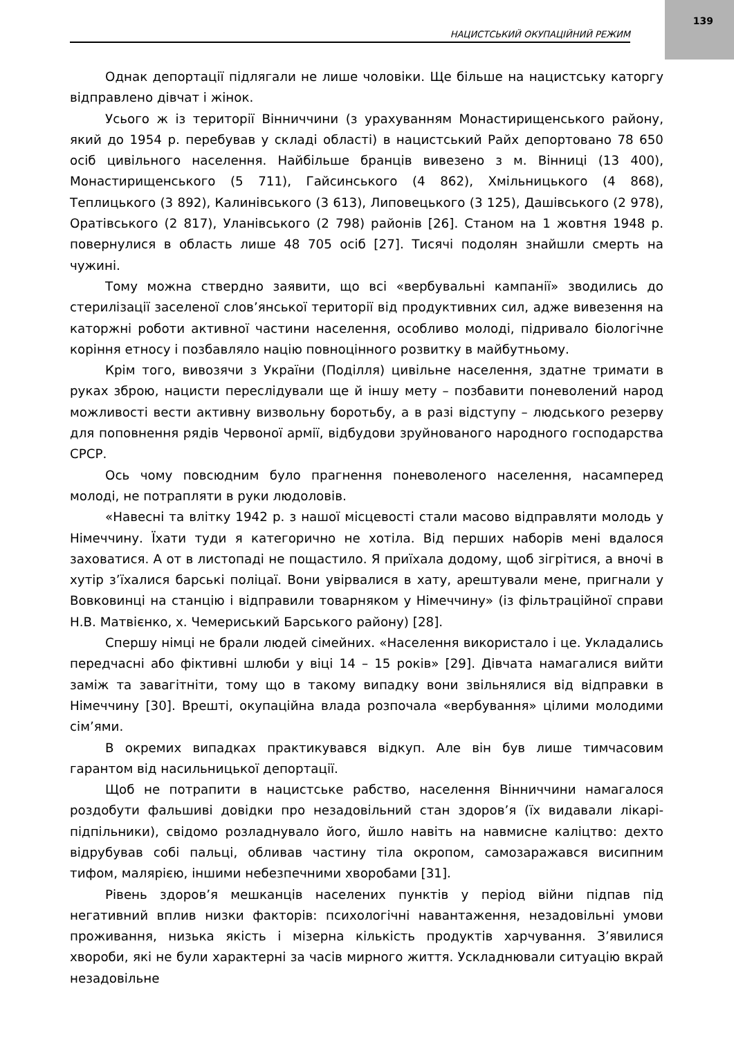139
НАЦИСТСЬКИЙ ОКУПАЦІЙНИЙ РЕЖИМ
Однак депортації підлягали не лише чоловіки. Ще більше на нацистську каторгу відправлено дівчат і жінок.
Усього ж із території Вінниччини (з урахуванням Монастирищенського району, який до 1954 р. перебував у складі області) в нацистський Райх депортовано 78 650 осіб цивільного населення. Найбільше бранців вивезено з м. Вінниці (13 400), Монастирищенського (5 711), Гайсинського (4 862), Хмільницького (4 868), Теплицького (3 892), Калинівського (3 613), Липовецького (3 125), Дашівського (2 978), Оратівського (2 817), Уланівського (2 798) районів [26]. Станом на 1 жовтня 1948 р. повернулися в область лише 48 705 осіб [27]. Тисячі подолян знайшли смерть на чужині.
Тому можна ствердно заявити, що всі «вербувальні кампанії» зводились до стерилізації заселеної слов’янської території від продуктивних сил, адже вивезення на каторжні роботи активної частини населення, особливо молоді, підривало біологічне коріння етносу і позбавляло націю повноцінного розвитку в майбутньому.
Крім того, вивозячи з України (Поділля) цивільне населення, здатне тримати в руках зброю, нацисти переслідували ще й іншу мету – позбавити поневолений народ можливості вести активну визвольну боротьбу, а в разі відступу – людського резерву для поповнення рядів Червоної армії, відбудови зруйнованого народного господарства СРСР.
Ось чому повсюдним було прагнення поневоленого населення, насамперед молоді, не потрапляти в руки людоловів.
«Навесні та влітку 1942 р. з нашої місцевості стали масово відправляти молодь у Німеччину. Їхати туди я категорично не хотіла. Від перших наборів мені вдалося заховатися. А от в листопаді не пощастило. Я приїхала додому, щоб зігрітися, а вночі в хутір з’їхалися барські поліцаї. Вони увірвалися в хату, арештували мене, пригнали у Вовковинці на станцію і відправили товарняком у Німеччину» (із фільтраційної справи Н.В. Матвієнко, х. Чемериський Барського району) [28].
Спершу німці не брали людей сімейних. «Населення використало і це. Укладались передчасні або фіктивні шлюби у віці 14 – 15 років» [29]. Дівчата намагалися вийти заміж та завагітніти, тому що в такому випадку вони звільнялися від відправки в Німеччину [30]. Врешті, окупаційна влада розпочала «вербування» цілими молодими сім’ями.
В окремих випадках практикувався відкуп. Але він був лише тимчасовим гарантом від насильницької депортації.
Щоб не потрапити в нацистське рабство, населення Вінниччини намагалося роздобути фальшиві довідки про незадовільний стан здоров’я (їх видавали лікарі-підпільники), свідомо розладнувало його, йшло навіть на навмисне каліцтво: дехто відрубував собі пальці, обливав частину тіла окропом, самозаражався висипним тифом, малярією, іншими небезпечними хворобами [31].
Рівень здоров’я мешканців населених пунктів у період війни підпав під негативний вплив низки факторів: психологічні навантаження, незадовільні умови проживання, низька якість і мізерна кількість продуктів харчування. З’явилися хвороби, які не були характерні за часів мирного життя. Ускладнювали ситуацію вкрай незадовільне